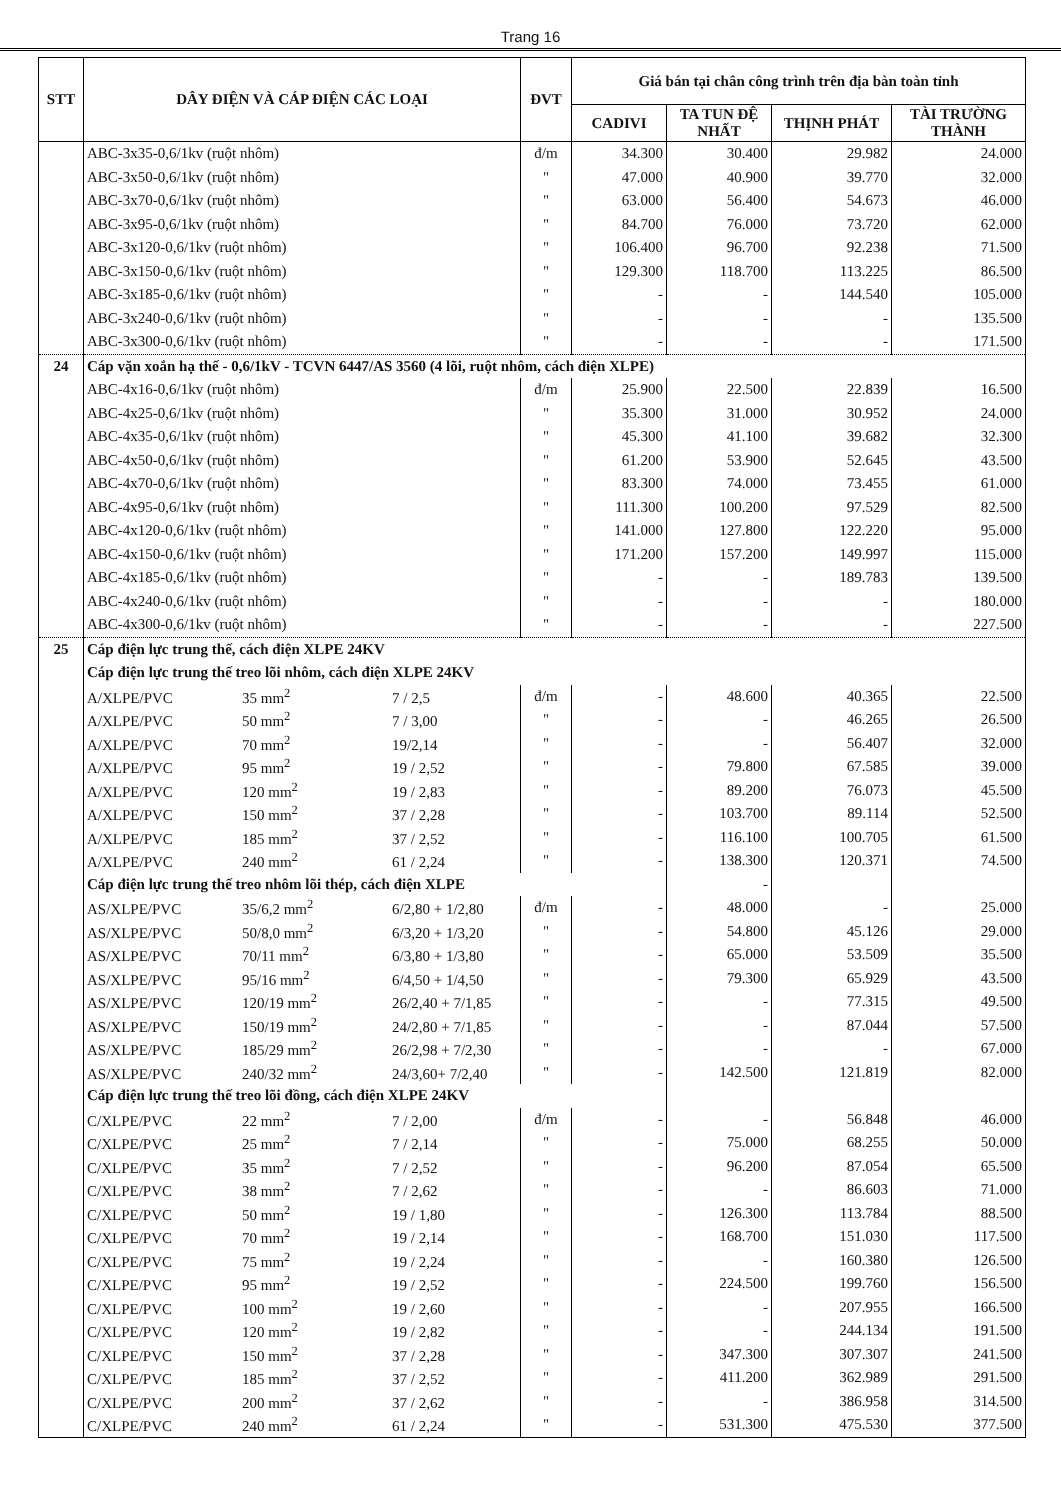Trang 16
| STT | DÂY ĐIỆN VÀ CÁP ĐIỆN CÁC LOẠI | ĐVT | Giá bán tại chân công trình trên địa bàn toàn tỉnh | | | |
| --- | --- | --- | --- | --- | --- | --- |
| | | | CADIVI | TA TUN ĐỆ NHẤT | THỊNH PHÁT | TÀI TRƯỜNG THÀNH |
| | ABC-3x35-0,6/1kv (ruột nhôm) | đ/m | 34.300 | 30.400 | 29.982 | 24.000 |
| | ABC-3x50-0,6/1kv (ruột nhôm) | " | 47.000 | 40.900 | 39.770 | 32.000 |
| | ABC-3x70-0,6/1kv (ruột nhôm) | " | 63.000 | 56.400 | 54.673 | 46.000 |
| | ABC-3x95-0,6/1kv (ruột nhôm) | " | 84.700 | 76.000 | 73.720 | 62.000 |
| | ABC-3x120-0,6/1kv (ruột nhôm) | " | 106.400 | 96.700 | 92.238 | 71.500 |
| | ABC-3x150-0,6/1kv (ruột nhôm) | " | 129.300 | 118.700 | 113.225 | 86.500 |
| | ABC-3x185-0,6/1kv (ruột nhôm) | " | - | - | 144.540 | 105.000 |
| | ABC-3x240-0,6/1kv (ruột nhôm) | " | - | - | - | 135.500 |
| | ABC-3x300-0,6/1kv (ruột nhôm) | " | - | - | - | 171.500 |
| 24 | Cáp vặn xoắn hạ thế - 0,6/1kV - TCVN 6447/AS 3560 (4 lõi, ruột nhôm, cách điện XLPE) | | | | | |
| | ABC-4x16-0,6/1kv (ruột nhôm) | đ/m | 25.900 | 22.500 | 22.839 | 16.500 |
| | ABC-4x25-0,6/1kv (ruột nhôm) | " | 35.300 | 31.000 | 30.952 | 24.000 |
| | ABC-4x35-0,6/1kv (ruột nhôm) | " | 45.300 | 41.100 | 39.682 | 32.300 |
| | ABC-4x50-0,6/1kv (ruột nhôm) | " | 61.200 | 53.900 | 52.645 | 43.500 |
| | ABC-4x70-0,6/1kv (ruột nhôm) | " | 83.300 | 74.000 | 73.455 | 61.000 |
| | ABC-4x95-0,6/1kv (ruột nhôm) | " | 111.300 | 100.200 | 97.529 | 82.500 |
| | ABC-4x120-0,6/1kv (ruột nhôm) | " | 141.000 | 127.800 | 122.220 | 95.000 |
| | ABC-4x150-0,6/1kv (ruột nhôm) | " | 171.200 | 157.200 | 149.997 | 115.000 |
| | ABC-4x185-0,6/1kv (ruột nhôm) | " | - | - | 189.783 | 139.500 |
| | ABC-4x240-0,6/1kv (ruột nhôm) | " | - | - | - | 180.000 |
| | ABC-4x300-0,6/1kv (ruột nhôm) | " | - | - | - | 227.500 |
| 25 | Cáp điện lực trung thế, cách điện XLPE 24KV | | | | | |
| | Cáp điện lực trung thế treo lõi nhôm, cách điện XLPE 24KV | | | | | |
| | A/XLPE/PVC 35 mm<sup>2</sup> 7 / 2,5 | đ/m | - | 48.600 | 40.365 | 22.500 |
| | A/XLPE/PVC 50 mm<sup>2</sup> 7 / 3,00 | " | - | - | 46.265 | 26.500 |
| | A/XLPE/PVC 70 mm<sup>2</sup> 19/2,14 | " | - | - | 56.407 | 32.000 |
| | A/XLPE/PVC 95 mm<sup>2</sup> 19 / 2,52 | " | - | 79.800 | 67.585 | 39.000 |
| | A/XLPE/PVC 120 mm<sup>2</sup> 19 / 2,83 | " | - | 89.200 | 76.073 | 45.500 |
| | A/XLPE/PVC 150 mm<sup>2</sup> 37 / 2,28 | " | - | 103.700 | 89.114 | 52.500 |
| | A/XLPE/PVC 185 mm<sup>2</sup> 37 / 2,52 | " | - | 116.100 | 100.705 | 61.500 |
| | A/XLPE/PVC 240 mm<sup>2</sup> 61 / 2,24 | " | - | 138.300 | 120.371 | 74.500 |
| | Cáp điện lực trung thế treo nhôm lõi thép, cách điện XLPE | | | - | | |
| | AS/XLPE/PVC 35/6,2 mm<sup>2</sup> 6/2,80 + 1/2,80 | đ/m | - | 48.000 | - | 25.000 |
| | AS/XLPE/PVC 50/8,0 mm<sup>2</sup> 6/3,20 + 1/3,20 | " | - | 54.800 | 45.126 | 29.000 |
| | AS/XLPE/PVC 70/11 mm<sup>2</sup> 6/3,80 + 1/3,80 | " | - | 65.000 | 53.509 | 35.500 |
| | AS/XLPE/PVC 95/16 mm<sup>2</sup> 6/4,50 + 1/4,50 | " | - | 79.300 | 65.929 | 43.500 |
| | AS/XLPE/PVC 120/19 mm<sup>2</sup> 26/2,40 + 7/1,85 | " | - | - | 77.315 | 49.500 |
| | AS/XLPE/PVC 150/19 mm<sup>2</sup> 24/2,80 + 7/1,85 | " | - | - | 87.044 | 57.500 |
| | AS/XLPE/PVC 185/29 mm<sup>2</sup> 26/2,98 + 7/2,30 | " | - | - | - | 67.000 |
| | AS/XLPE/PVC 240/32 mm<sup>2</sup> 24/3,60+ 7/2,40 | " | - | 142.500 | 121.819 | 82.000 |
| | Cáp điện lực trung thế treo lõi đồng, cách điện XLPE 24KV | | | | | |
| | C/XLPE/PVC 22 mm<sup>2</sup> 7 / 2,00 | đ/m | - | - | 56.848 | 46.000 |
| | C/XLPE/PVC 25 mm<sup>2</sup> 7 / 2,14 | " | - | 75.000 | 68.255 | 50.000 |
| | C/XLPE/PVC 35 mm<sup>2</sup> 7 / 2,52 | " | - | 96.200 | 87.054 | 65.500 |
| | C/XLPE/PVC 38 mm<sup>2</sup> 7 / 2,62 | " | - | - | 86.603 | 71.000 |
| | C/XLPE/PVC 50 mm<sup>2</sup> 19 / 1,80 | " | - | 126.300 | 113.784 | 88.500 |
| | C/XLPE/PVC 70 mm<sup>2</sup> 19 / 2,14 | " | - | 168.700 | 151.030 | 117.500 |
| | C/XLPE/PVC 75 mm<sup>2</sup> 19 / 2,24 | " | - | - | 160.380 | 126.500 |
| | C/XLPE/PVC 95 mm<sup>2</sup> 19 / 2,52 | " | - | 224.500 | 199.760 | 156.500 |
| | C/XLPE/PVC 100 mm<sup>2</sup> 19 / 2,60 | " | - | - | 207.955 | 166.500 |
| | C/XLPE/PVC 120 mm<sup>2</sup> 19 / 2,82 | " | - | - | 244.134 | 191.500 |
| | C/XLPE/PVC 150 mm<sup>2</sup> 37 / 2,28 | " | - | 347.300 | 307.307 | 241.500 |
| | C/XLPE/PVC 185 mm<sup>2</sup> 37 / 2,52 | " | - | 411.200 | 362.989 | 291.500 |
| | C/XLPE/PVC 200 mm<sup>2</sup> 37 / 2,62 | " | - | - | 386.958 | 314.500 |
| | C/XLPE/PVC 240 mm<sup>2</sup> 61 / 2,24 | " | - | 531.300 | 475.530 | 377.500 |